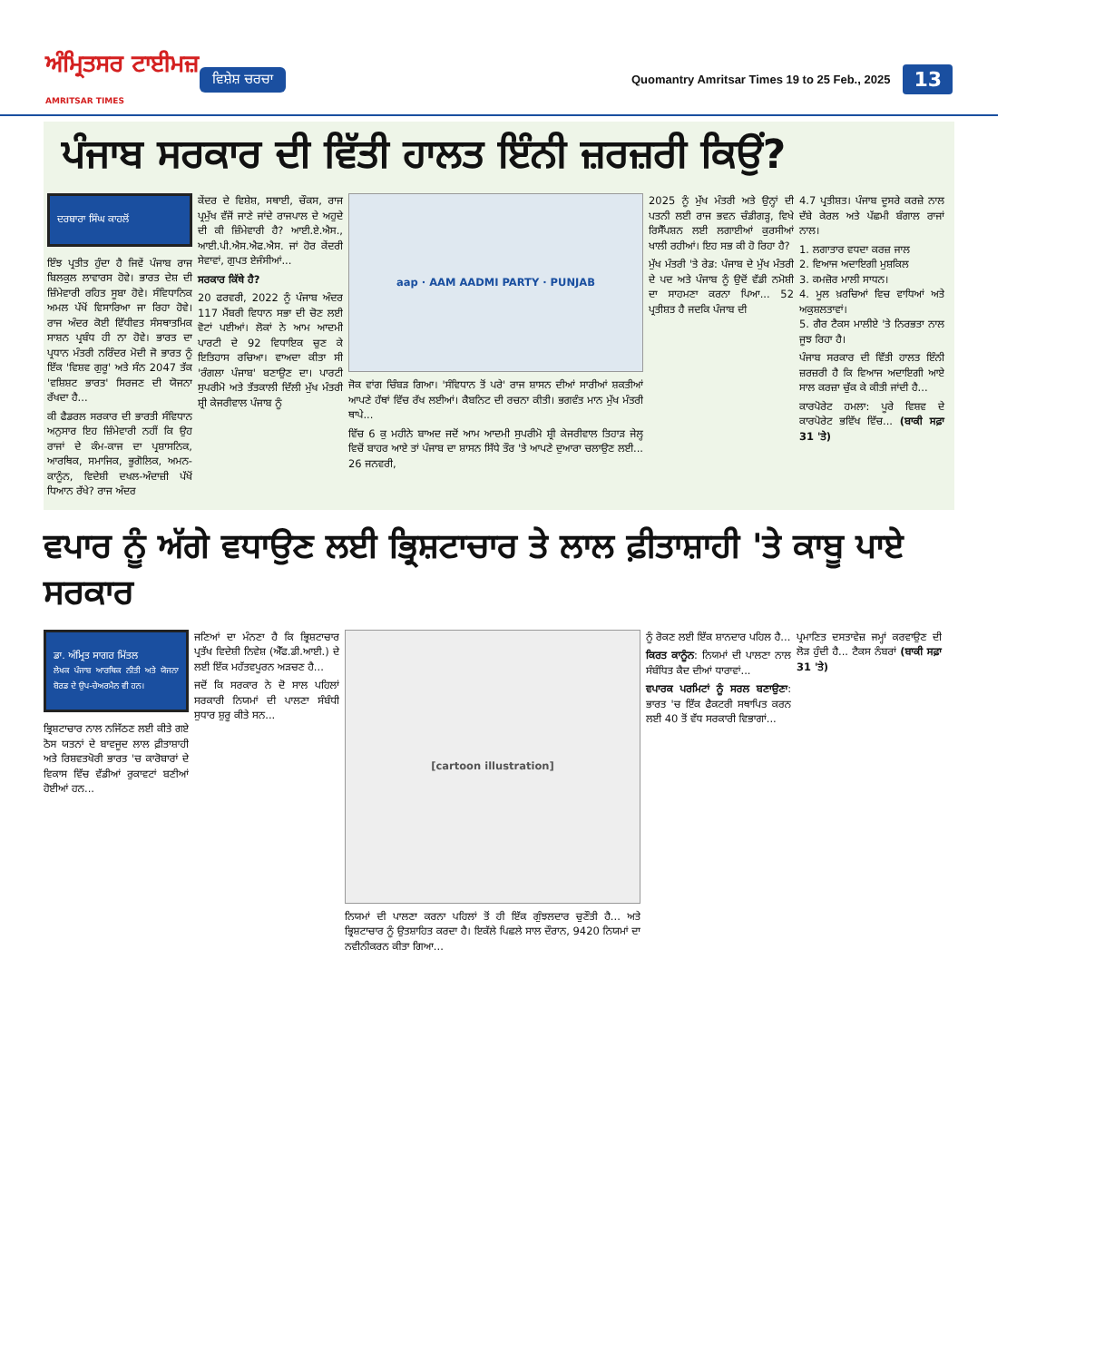ਅੰਮ੍ਰਿਤਸਰ ਟਾਈਮਜ਼
AMRITSAR TIMES
ਵਿਸ਼ੇਸ਼ ਚਰਚਾ
Quomantry Amritsar Times 19 to 25 Feb., 2025
13
ਪੰਜਾਬ ਸਰਕਾਰ ਦੀ ਵਿੱਤੀ ਹਾਲਤ ਇੰਨੀ ਜ਼ਰਜ਼ਰੀ ਕਿਉਂ?
ਦਰਬਾਰਾ ਸਿੰਘ ਕਾਹਲੋਂ
ਇੰਝ ਪ੍ਰਤੀਤ ਹੁੰਦਾ ਹੈ ਜਿਵੇਂ ਪੰਜਾਬ ਰਾਜ ਬਿਲਕੁਲ ਲਾਵਾਰਸ ਹੋਵੇ। ਭਾਰਤ ਦੇਸ਼ ਦੀ ਜ਼ਿੰਮੇਵਾਰੀ ਰਹਿਤ ਸੂਬਾ ਹੋਵੇ। ਸੰਵਿਧਾਨਿਕ ਅਮਲ ਪੱਖੋਂ ਵਿਸਾਰਿਆ ਜਾ ਰਿਹਾ ਹੋਵੇ। ਰਾਜ ਅੰਦਰ ਕੋਈ ਵਿੱਧੀਵਤ ਸੰਸਥਾਤਮਿਕ ਸਾਸ਼ਨ ਪ੍ਰਬੰਧ ਹੀ ਨਾ ਹੋਵੇ। ਭਾਰਤ ਦਾ ਪ੍ਰਧਾਨ ਮੰਤਰੀ ਨਰਿੰਦਰ ਮੋਦੀ ਜੋ ਭਾਰਤ ਨੂੰ ਇੱਕ 'ਵਿਸ਼ਵ ਗੁਰੂ' ਅਤੇ ਸੰਨ 2047 ਤੱਕ 'ਵਸ਼ਿਸ਼ਟ ਭਾਰਤ' ਸਿਰਜਣ ਦੀ ਯੋਜਨਾ ਰੱਖਦਾ ਹੈ...
ਕੀ ਫੈਡਰਲ ਸਰਕਾਰ ਦੀ ਭਾਰਤੀ ਸੰਵਿਧਾਨ ਅਨੁਸਾਰ ਇਹ ਜ਼ਿੰਮੇਵਾਰੀ ਨਹੀਂ ਕਿ ਉਹ ਰਾਜਾਂ ਦੇ ਕੰਮ-ਕਾਜ ਦਾ ਪ੍ਰਸ਼ਾਸਨਿਕ, ਆਰਥਿਕ, ਸਮਾਜਿਕ, ਭੂਗੋਲਿਕ, ਅਮਨ-ਕਾਨੂੰਨ, ਵਿਦੇਸ਼ੀ ਦਖਲ-ਅੰਦਾਜ਼ੀ ਪੱਖੋਂ ਧਿਆਨ ਰੱਖੇ? ਰਾਜ ਅੰਦਰ
ਕੇਂਦਰ ਦੇ ਵਿਸ਼ੇਸ਼, ਸਥਾਈ, ਚੌਕਸ, ਰਾਜ ਪ੍ਰਮੁੱਖ ਵੱਜੋਂ ਜਾਣੇ ਜਾਂਦੇ ਰਾਜਪਾਲ ਦੇ ਅਹੁਦੇ ਦੀ ਕੀ ਜ਼ਿੰਮੇਵਾਰੀ ਹੈ? ਆਈ.ਏ.ਐਸ., ਆਈ.ਪੀ.ਐਸ.ਐਫ.ਐਸ. ਜਾਂ ਹੋਰ ਕੇਂਦਰੀ ਸੇਵਾਵਾਂ, ਗੁਪਤ ਏਜੰਸੀਆਂ...
ਸਰਕਾਰ ਕਿੱਥੇ ਹੈ?
20 ਫਰਵਰੀ, 2022 ਨੂੰ ਪੰਜਾਬ ਅੰਦਰ 117 ਮੈਂਬਰੀ ਵਿਧਾਨ ਸਭਾ ਦੀ ਚੋਣ ਲਈ ਵੋਟਾਂ ਪਈਆਂ। ਲੋਕਾਂ ਨੇ ਆਮ ਆਦਮੀ ਪਾਰਟੀ ਦੇ 92 ਵਿਧਾਇਕ ਚੁਣ ਕੇ ਇਤਿਹਾਸ ਰਚਿਆ। ਵਾਅਦਾ ਕੀਤਾ ਸੀ 'ਰੰਗਲਾ ਪੰਜਾਬ' ਬਣਾਉਣ ਦਾ। ਪਾਰਟੀ ਸੁਪਰੀਮੋ ਅਤੇ ਤੱਤਕਾਲੀ ਦਿੱਲੀ ਮੁੱਖ ਮੰਤਰੀ ਸ਼੍ਰੀ ਕੇਜਰੀਵਾਲ ਪੰਜਾਬ ਨੂੰ
aap · AAM AADMI PARTY · PUNJAB
ਜੋਕ ਵਾਂਗ ਚਿੰਬੜ ਗਿਆ। 'ਸੰਵਿਧਾਨ ਤੋਂ ਪਰੇ' ਰਾਜ ਸ਼ਾਸਨ ਦੀਆਂ ਸਾਰੀਆਂ ਸ਼ਕਤੀਆਂ ਆਪਣੇ ਹੱਥਾਂ ਵਿੱਚ ਰੱਖ ਲਈਆਂ। ਕੈਬਨਿਟ ਦੀ ਰਚਨਾ ਕੀਤੀ। ਭਗਵੰਤ ਮਾਨ ਮੁੱਖ ਮੰਤਰੀ ਥਾਪੇ...
ਵਿੱਚ 6 ਕੁ ਮਹੀਨੇ ਬਾਅਦ ਜਦੋਂ ਆਮ ਆਦਮੀ ਸੁਪਰੀਮੋ ਸ਼੍ਰੀ ਕੇਜਰੀਵਾਲ ਤਿਹਾੜ ਜੇਲ੍ਹ ਵਿਚੋਂ ਬਾਹਰ ਆਏ ਤਾਂ ਪੰਜਾਬ ਦਾ ਸ਼ਾਸਨ ਸਿੱਧੇ ਤੌਰ 'ਤੇ ਆਪਣੇ ਦੁਆਰਾ ਚਲਾਉਣ ਲਈ... 26 ਜਨਵਰੀ,
2025 ਨੂੰ ਮੁੱਖ ਮੰਤਰੀ ਅਤੇ ਉਨ੍ਹਾਂ ਦੀ ਪਤਨੀ ਲਈ ਰਾਜ ਭਵਨ ਚੰਡੀਗੜ੍ਹ, ਵਿਖੇ ਰਿਸੈੱਪਸ਼ਨ ਲਈ ਲਗਾਈਆਂ ਕੁਰਸੀਆਂ ਖਾਲੀ ਰਹੀਆਂ। ਇਹ ਸਭ ਕੀ ਹੋ ਰਿਹਾ ਹੈ?
ਮੁੱਖ ਮੰਤਰੀ 'ਤੇ ਰੇਡ: ਪੰਜਾਬ ਦੇ ਮੁੱਖ ਮੰਤਰੀ ਦੇ ਪਦ ਅਤੇ ਪੰਜਾਬ ਨੂੰ ਉਦੋਂ ਵੱਡੀ ਨਮੋਸ਼ੀ ਦਾ ਸਾਹਮਣਾ ਕਰਨਾ ਪਿਆ... 52 ਪ੍ਰਤੀਸ਼ਤ ਹੈ ਜਦਕਿ ਪੰਜਾਬ ਦੀ
4.7 ਪ੍ਰਤੀਸ਼ਤ। ਪੰਜਾਬ ਦੂਸਰੇ ਕਰਜ਼ੇ ਨਾਲ ਦੱਬੇ ਕੇਰਲ ਅਤੇ ਪੱਛਮੀ ਬੰਗਾਲ ਰਾਜਾਂ ਨਾਲ।
1. ਲਗਾਤਾਰ ਵਧਦਾ ਕਰਜ਼ ਜਾਲ
2. ਵਿਆਜ ਅਦਾਇਗੀ ਮੁਸ਼ਕਿਲ
3. ਕਮਜ਼ੋਰ ਮਾਲੀ ਸਾਧਨ।
4. ਮੂਲ ਖ਼ਰਚਿਆਂ ਵਿਚ ਵਾਧਿਆਂ ਅਤੇ ਅਕੁਸ਼ਲਤਾਵਾਂ।
5. ਗੈਰ ਟੈਕਸ ਮਾਲੀਏ 'ਤੇ ਨਿਰਭਤਾ ਨਾਲ ਜੂਝ ਰਿਹਾ ਹੈ।
ਪੰਜਾਬ ਸਰਕਾਰ ਦੀ ਵਿੱਤੀ ਹਾਲਤ ਇੰਨੀ ਜ਼ਰਜ਼ਰੀ ਹੈ ਕਿ ਵਿਆਜ ਅਦਾਇਗੀ ਆਏ ਸਾਲ ਕਰਜ਼ਾ ਚੁੱਕ ਕੇ ਕੀਤੀ ਜਾਂਦੀ ਹੈ...
ਕਾਰਪੋਰੇਟ ਹਮਲਾ: ਪੂਰੇ ਵਿਸ਼ਵ ਦੇ ਕਾਰਪੋਰੇਟ ਭਵਿੱਖ ਵਿੱਚ... (ਬਾਕੀ ਸਫ਼ਾ 31 'ਤੇ)
ਵਪਾਰ ਨੂੰ ਅੱਗੇ ਵਧਾਉਣ ਲਈ ਭ੍ਰਿਸ਼ਟਾਚਾਰ ਤੇ ਲਾਲ ਫ਼ੀਤਾਸ਼ਾਹੀ 'ਤੇ ਕਾਬੂ ਪਾਏ ਸਰਕਾਰ
ਡਾ. ਅੰਮ੍ਰਿਤ ਸਾਗਰ ਮਿੱਤਲ
ਲੇਖਕ ਪੰਜਾਬ ਆਰਥਿਕ ਨੀਤੀ ਅਤੇ ਯੋਜਨਾ ਬੋਰਡ ਦੇ ਉਪ-ਚੇਅਰਮੈਨ ਵੀ ਹਨ।
ਭ੍ਰਿਸ਼ਟਾਚਾਰ ਨਾਲ ਨਜਿੱਠਣ ਲਈ ਕੀਤੇ ਗਏ ਠੋਸ ਯਤਨਾਂ ਦੇ ਬਾਵਜੂਦ ਲਾਲ ਫ਼ੀਤਾਸ਼ਾਹੀ ਅਤੇ ਰਿਸ਼ਵਤਖੋਰੀ ਭਾਰਤ 'ਚ ਕਾਰੋਬਾਰਾਂ ਦੇ ਵਿਕਾਸ ਵਿੱਚ ਵੱਡੀਆਂ ਰੁਕਾਵਟਾਂ ਬਣੀਆਂ ਹੋਈਆਂ ਹਨ...
ਜਣਿਆਂ ਦਾ ਮੰਨਣਾ ਹੈ ਕਿ ਭ੍ਰਿਸ਼ਟਾਚਾਰ ਪ੍ਰਤੱਖ ਵਿਦੇਸ਼ੀ ਨਿਵੇਸ਼ (ਐੱਫ.ਡੀ.ਆਈ.) ਦੇ ਲਈ ਇੱਕ ਮਹੱਤਵਪੂਰਨ ਅੜਚਣ ਹੈ...
ਜਦੋਂ ਕਿ ਸਰਕਾਰ ਨੇ ਦੋ ਸਾਲ ਪਹਿਲਾਂ ਸਰਕਾਰੀ ਨਿਯਮਾਂ ਦੀ ਪਾਲਣਾ ਸੰਬੰਧੀ ਸੁਧਾਰ ਸ਼ੁਰੂ ਕੀਤੇ ਸਨ...
[cartoon illustration]
ਨਿਯਮਾਂ ਦੀ ਪਾਲਣਾ ਕਰਨਾ ਪਹਿਲਾਂ ਤੋਂ ਹੀ ਇੱਕ ਗੁੰਝਲਦਾਰ ਚੁਣੌਤੀ ਹੈ... ਅਤੇ ਭ੍ਰਿਸ਼ਟਾਚਾਰ ਨੂੰ ਉਤਸ਼ਾਹਿਤ ਕਰਦਾ ਹੈ। ਇਕੱਲੇ ਪਿਛਲੇ ਸਾਲ ਦੌਰਾਨ, 9420 ਨਿਯਮਾਂ ਦਾ ਨਵੀਨੀਕਰਨ ਕੀਤਾ ਗਿਆ...
ਨੂੰ ਰੋਕਣ ਲਈ ਇੱਕ ਸ਼ਾਨਦਾਰ ਪਹਿਲ ਹੈ...
ਕਿਰਤ ਕਾਨੂੰਨ: ਨਿਯਮਾਂ ਦੀ ਪਾਲਣਾ ਨਾਲ ਸੰਬੰਧਿਤ ਕੈਦ ਦੀਆਂ ਧਾਰਾਵਾਂ...
ਵਪਾਰਕ ਪਰਮਿਟਾਂ ਨੂੰ ਸਰਲ ਬਣਾਉਣਾ: ਭਾਰਤ 'ਚ ਇੱਕ ਫੈਕਟਰੀ ਸਥਾਪਿਤ ਕਰਨ ਲਈ 40 ਤੋਂ ਵੱਧ ਸਰਕਾਰੀ ਵਿਭਾਗਾਂ...
ਪ੍ਰਮਾਣਿਤ ਦਸਤਾਵੇਜ਼ ਜਮ੍ਹਾਂ ਕਰਵਾਉਣ ਦੀ ਲੋੜ ਹੁੰਦੀ ਹੈ... ਟੈਕਸ ਨੰਬਰਾਂ (ਬਾਕੀ ਸਫ਼ਾ 31 'ਤੇ)